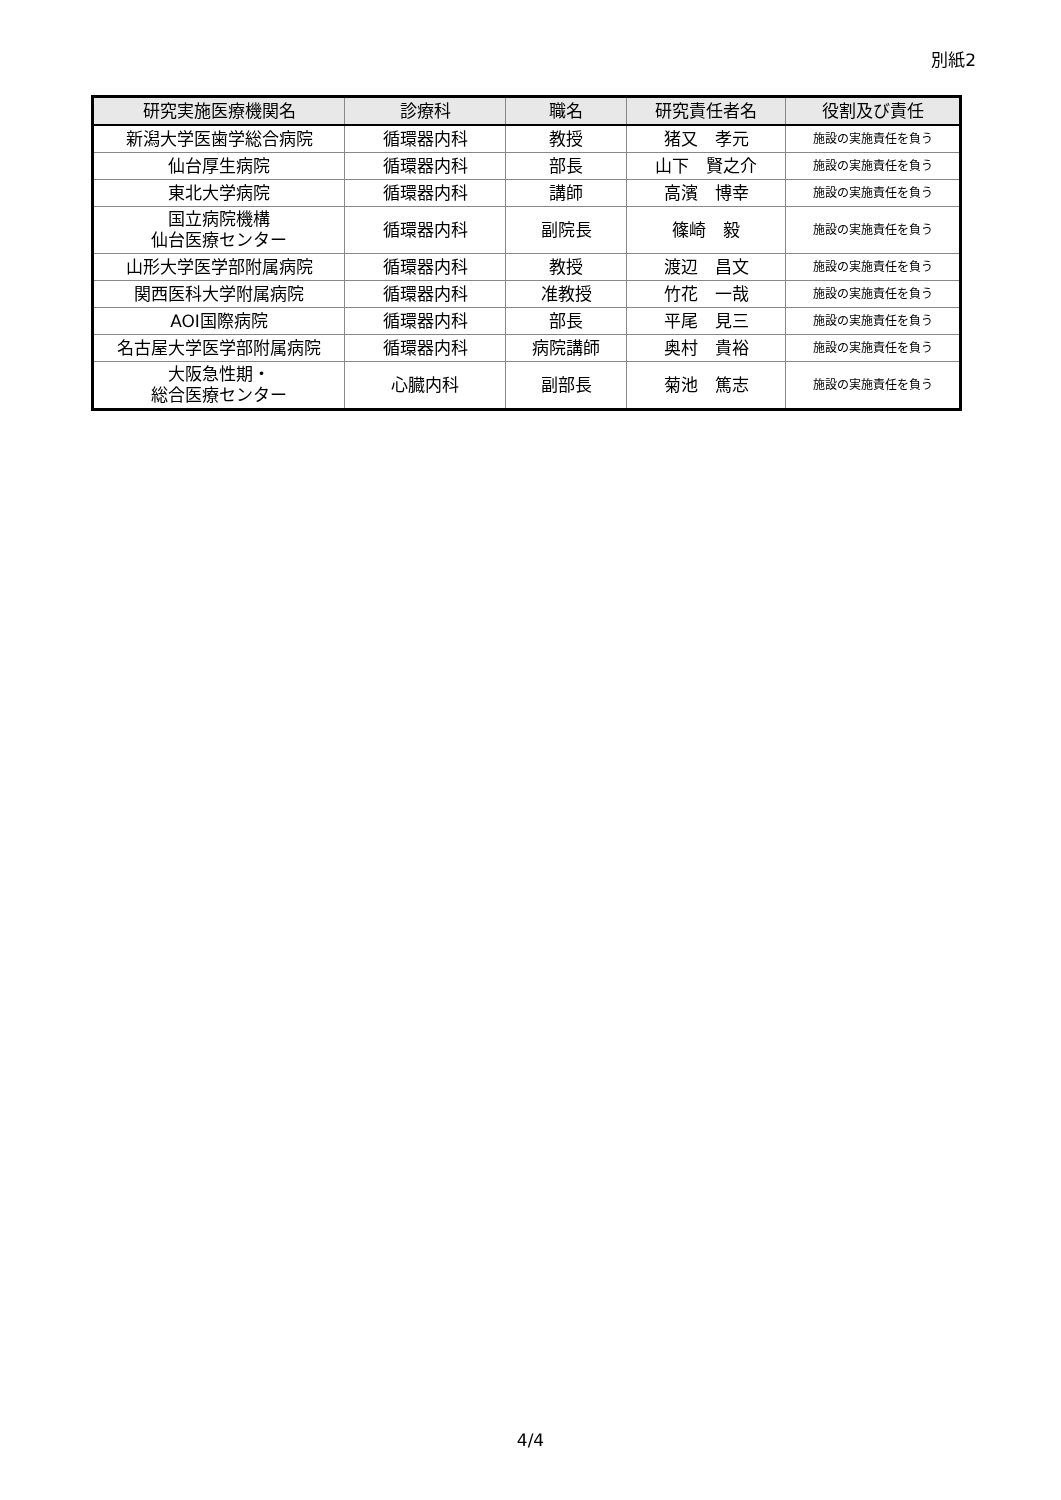別紙2
| 研究実施医療機関名 | 診療科 | 職名 | 研究責任者名 | 役割及び責任 |
| --- | --- | --- | --- | --- |
| 新潟大学医歯学総合病院 | 循環器内科 | 教授 | 猪又 孝元 | 施設の実施責任を負う |
| 仙台厚生病院 | 循環器内科 | 部長 | 山下 賢之介 | 施設の実施責任を負う |
| 東北大学病院 | 循環器内科 | 講師 | 高濱 博幸 | 施設の実施責任を負う |
| 国立病院機構 仙台医療センター | 循環器内科 | 副院長 | 篠崎 毅 | 施設の実施責任を負う |
| 山形大学医学部附属病院 | 循環器内科 | 教授 | 渡辺 昌文 | 施設の実施責任を負う |
| 関西医科大学附属病院 | 循環器内科 | 准教授 | 竹花 一哉 | 施設の実施責任を負う |
| AOI国際病院 | 循環器内科 | 部長 | 平尾 見三 | 施設の実施責任を負う |
| 名古屋大学医学部附属病院 | 循環器内科 | 病院講師 | 奥村 貴裕 | 施設の実施責任を負う |
| 大阪急性期・ 総合医療センター | 心臓内科 | 副部長 | 菊池 篤志 | 施設の実施責任を負う |
4/4